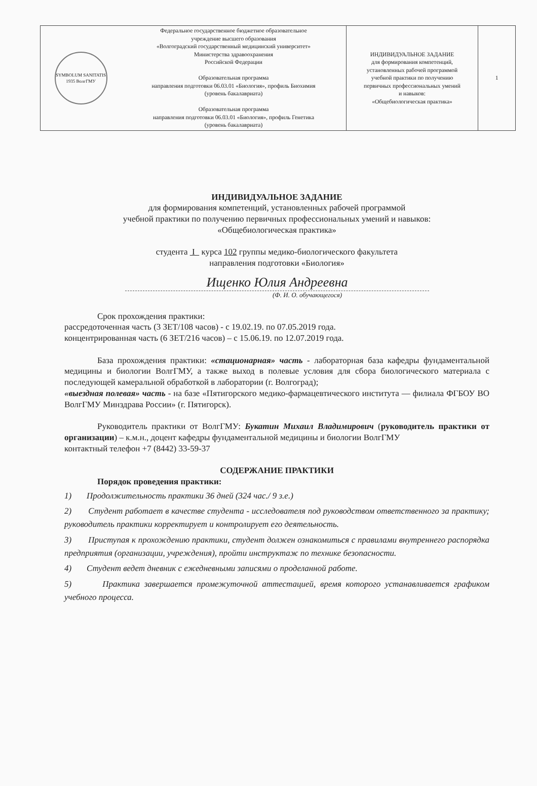| SYMBOLUM SANITATIS 1935 ВолгГМУ | Федеральное государственное бюджетное образовательное учреждение высшего образования «Волгоградский государственный медицинский университет» Министерства здравоохранения Российской Федерации Образовательная программа направления подготовки 06.03.01 «Биология», профиль Биохимия (уровень бакалавриата) Образовательная программа направления подготовки 06.03.01 «Биология», профиль Генетика (уровень бакалавриата) | ИНДИВИДУАЛЬНОЕ ЗАДАНИЕ для формирования компетенций, установленных рабочей программой учебной практики по получению первичных профессиональных умений и навыков: «Общебиологическая практика» | 1 |
ИНДИВИДУАЛЬНОЕ ЗАДАНИЕ
для формирования компетенций, установленных рабочей программой
учебной практики по получению первичных профессиональных умений и навыков:
«Общебиологическая практика»
студента I курса 102 группы медико-биологического факультета
направления подготовки «Биология»
Ищенко Юлия Андреевна
(Ф. И. О. обучающегося)
Срок прохождения практики:
рассредоточенная часть (3 ЗЕТ/108 часов) - с 19.02.19. по 07.05.2019 года.
концентрированная часть (6 ЗЕТ/216 часов) – с 15.06.19. по 12.07.2019 года.
База прохождения практики: «стационарная» часть - лабораторная база кафедры фундаментальной медицины и биологии ВолгГМУ, а также выход в полевые условия для сбора биологического материала с последующей камеральной обработкой в лаборатории (г. Волгоград);
«выездная полевая» часть - на базе «Пятигорского медико-фармацевтического института — филиала ФГБОУ ВО ВолгГМУ Минздрава России» (г. Пятигорск).
Руководитель практики от ВолгГМУ: Букатин Михаил Владимирович (руководитель практики от организации) – к.м.н., доцент кафедры фундаментальной медицины и биологии ВолгГМУ
контактный телефон +7 (8442) 33-59-37
СОДЕРЖАНИЕ ПРАКТИКИ
Порядок проведения практики:
1) Продолжительность практики 36 дней (324 час./ 9 з.е.)
2) Студент работает в качестве студента - исследователя под руководством ответственного за практику; руководитель практики корректирует и контролирует его деятельность.
3) Приступая к прохождению практики, студент должен ознакомиться с правилами внутреннего распорядка предприятия (организации, учреждения), пройти инструктаж по технике безопасности.
4) Студент ведет дневник с ежедневными записями о проделанной работе.
5) Практика завершается промежуточной аттестацией, время которого устанавливается графиком учебного процесса.